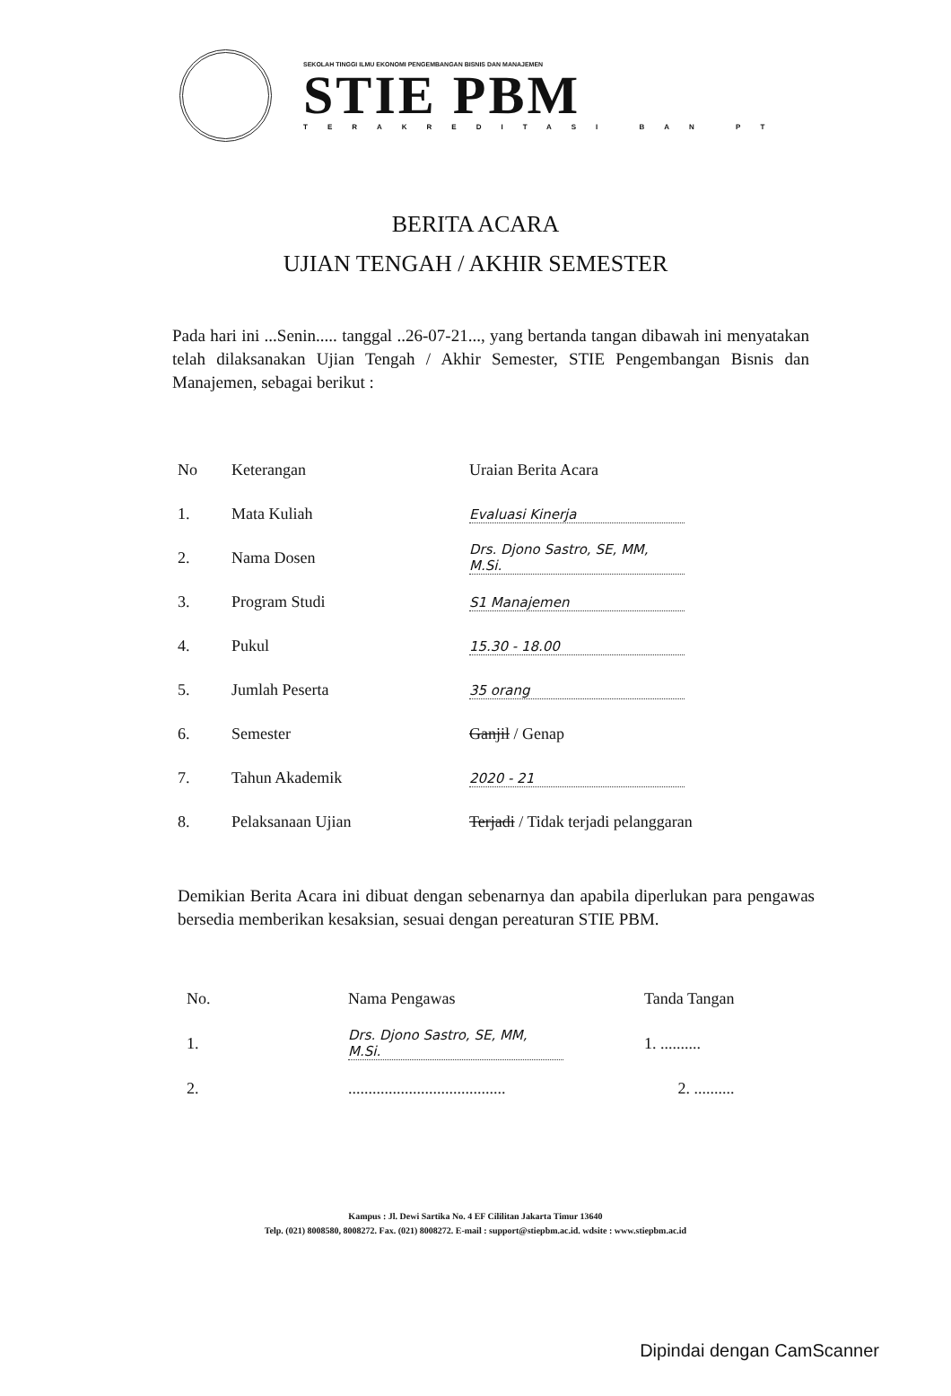SEKOLAH TINGGI ILMU EKONOMI PENGEMBANGAN BISNIS DAN MANAJEMEN
STIE PBM
TERAKREDITASI BAN PT
BERITA ACARA
UJIAN TENGAH / AKHIR SEMESTER
Pada hari ini ...Senin..... tanggal ..26-07-21..., yang bertanda tangan dibawah ini menyatakan telah dilaksanakan Ujian Tengah / Akhir Semester, STIE Pengembangan Bisnis dan Manajemen, sebagai berikut :
| No | Keterangan | Uraian Berita Acara |
| --- | --- | --- |
| 1. | Mata Kuliah | Evaluasi Kinerja |
| 2. | Nama Dosen | Drs. Djono Sastro, SE, MM, M.Si. |
| 3. | Program Studi | S1 Manajemen |
| 4. | Pukul | 15.30 - 18.00 |
| 5. | Jumlah Peserta | 35 orang |
| 6. | Semester | Ganjil / Genap |
| 7. | Tahun Akademik | 2020 - 21 |
| 8. | Pelaksanaan Ujian | Terjadi / Tidak terjadi pelanggaran |
Demikian Berita Acara ini dibuat dengan sebenarnya dan apabila diperlukan para pengawas bersedia memberikan kesaksian, sesuai dengan pereaturan STIE PBM.
| No. | Nama Pengawas | Tanda Tangan |
| --- | --- | --- |
| 1. | Drs. Djono Sastro, SE, MM, M.Si. | 1. .......... |
| 2. | ....................................... | 2. .......... |
Kampus : Jl. Dewi Sartika No. 4 EF Cililitan Jakarta Timur 13640
Telp. (021) 8008580, 8008272. Fax. (021) 8008272. E-mail : support@stiepbm.ac.id. wdsite : www.stiepbm.ac.id
Dipindai dengan CamScanner